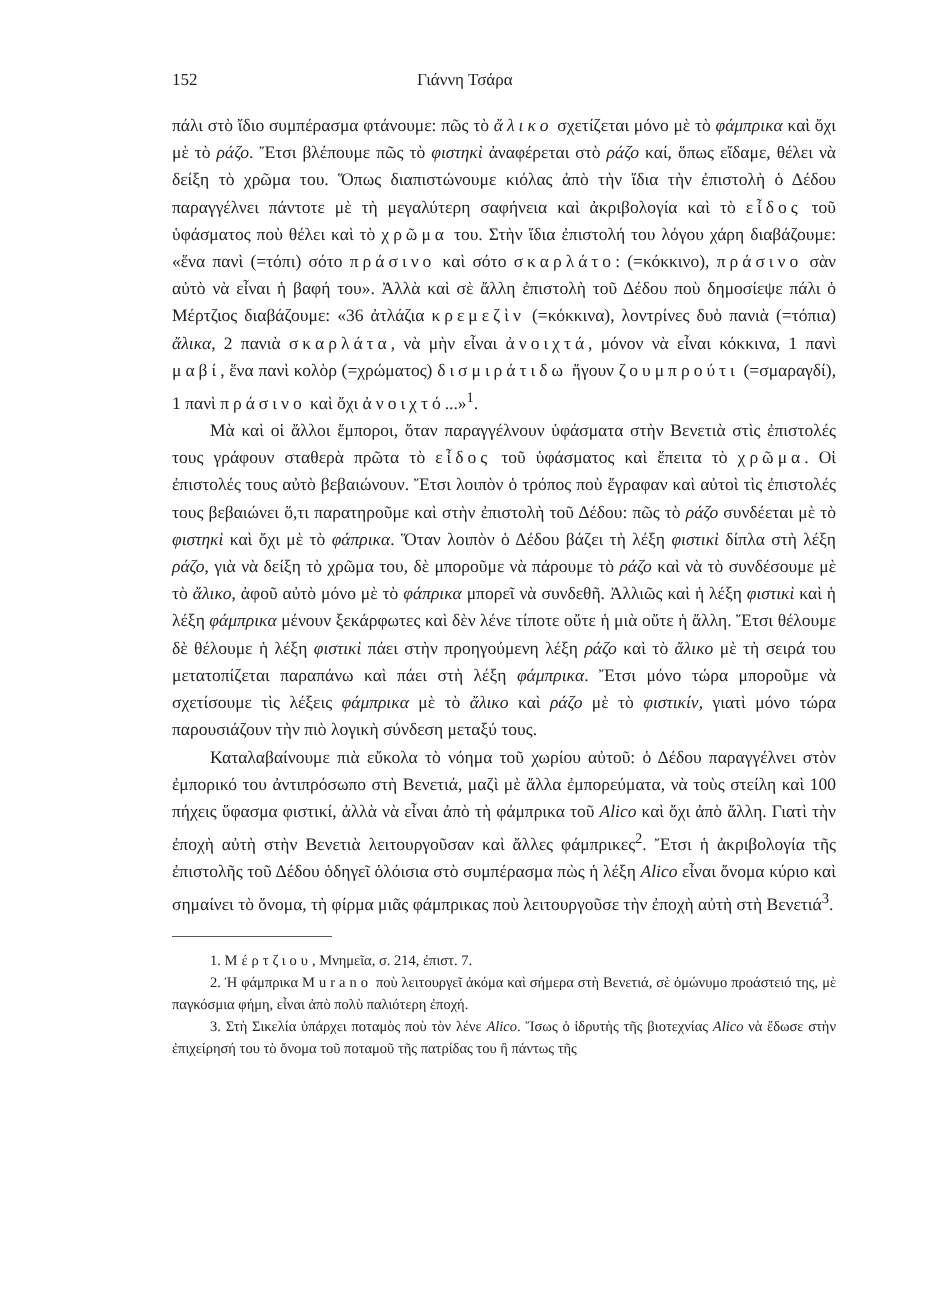152 Γιάννη Τσάρα
πάλι στὸ ἴδιο συμπέρασμα φτάνουμε: πῶς τὸ ἄλικο σχετίζεται μόνο μὲ τὸ φάμπρικα καὶ ὄχι μὲ τὸ ράζο. Ἔτσι βλέπουμε πῶς τὸ φιστηκὶ ἀναφέρεται στὸ ράζο καί, ὅπως εἴδαμε, θέλει νὰ δείξη τὸ χρῶμα του. Ὅπως διαπιστώνουμε κιόλας ἀπὸ τὴν ἴδια τὴν ἐπιστολὴ ὁ Δέδου παραγγέλνει πάντοτε μὲ τὴ μεγαλύτερη σαφήνεια καὶ ἀκριβολογία καὶ τὸ εἶδος τοῦ ὑφάσματος ποὺ θέλει καὶ τὸ χρῶμα του. Στὴν ἴδια ἐπιστολή του λόγου χάρη διαβάζουμε: «ἕνα πανὶ (=τόπι) σότο πράσινο καὶ σότο σκαρλάτο: (=κόκκινο), πράσινο σὰν αὐτὸ νὰ εἶναι ἡ βαφή του». Ἀλλὰ καὶ σὲ ἄλλη ἐπιστολὴ τοῦ Δέδου ποὺ δημοσίεψε πάλι ὁ Μέρτζιος διαβάζουμε: «36 ἀτλάζια κρεμεζὶν (=κόκκινα), λοντρίνες δυὸ πανιὰ (=τόπια) ἄλικα, 2 πανιὰ σκαρλάτα, νὰ μὴν εἶναι ἀνοιχτά, μόνον νὰ εἶναι κόκκινα, 1 πανὶ μαβί, ἕνα πανὶ κολὸρ (=χρώματος) δισμιράτιδω ἤγουν ζουμπρούτι (=σμαραγδί), 1 πανὶ πράσινο καὶ ὄχι ἀνοιχτό...»<sup>1</sup>.
Μὰ καὶ οἱ ἄλλοι ἔμποροι, ὅταν παραγγέλνουν ὑφάσματα στὴν Βενετιὰ στὶς ἐπιστολές τους γράφουν σταθερὰ πρῶτα τὸ εἶδος τοῦ ὑφάσματος καὶ ἔπειτα τὸ χρῶμα. Οἱ ἐπιστολές τους αὐτὸ βεβαιώνουν. Ἔτσι λοιπὸν ὁ τρόπος ποὺ ἔγραφαν καὶ αὐτοὶ τὶς ἐπιστολές τους βεβαιώνει ὅ,τι παρατηροῦμε καὶ στὴν ἐπιστολὴ τοῦ Δέδου: πῶς τὸ ράζο συνδέεται μὲ τὸ φιστηκὶ καὶ ὄχι μὲ τὸ φάπρικα. Ὅταν λοιπὸν ὁ Δέδου βάζει τὴ λέξη φιστικὶ δίπλα στὴ λέξη ράζο, γιὰ νὰ δείξη τὸ χρῶμα του, δὲ μποροῦμε νὰ πάρουμε τὸ ράζο καὶ νὰ τὸ συνδέσουμε μὲ τὸ ἄλικο, ἀφοῦ αὐτὸ μόνο μὲ τὸ φάπρικα μπορεῖ νὰ συνδεθῆ. Ἀλλιῶς καὶ ἡ λέξη φιστικὶ καὶ ἡ λέξη φάμπρικα μένουν ξεκάρφωτες καὶ δὲν λένε τίποτε οὔτε ἡ μιὰ οὔτε ἡ ἄλλη. Ἔτσι θέλουμε δὲ θέλουμε ἡ λέξη φιστικὶ πάει στὴν προηγούμενη λέξη ράζο καὶ τὸ ἄλικο μὲ τὴ σειρά του μετατοπίζεται παραπάνω καὶ πάει στὴ λέξη φάμπρικα. Ἔτσι μόνο τώρα μποροῦμε νὰ σχετίσουμε τὶς λέξεις φάμπρικα μὲ τὸ ἄλικο καὶ ράζο μὲ τὸ φιστικίν, γιατὶ μόνο τώρα παρουσιάζουν τὴν πιὸ λογικὴ σύνδεση μεταξύ τους.
Καταλαβαίνουμε πιὰ εὔκολα τὸ νόημα τοῦ χωρίου αὐτοῦ: ὁ Δέδου παραγγέλνει στὸν ἐμπορικό του ἀντιπρόσωπο στὴ Βενετιά, μαζὶ μὲ ἄλλα ἐμπορεύματα, νὰ τοὺς στείλη καὶ 100 πήχεις ὕφασμα φιστικί, ἀλλὰ νὰ εἶναι ἀπὸ τὴ φάμπρικα τοῦ Alico καὶ ὄχι ἀπὸ ἄλλη. Γιατὶ τὴν ἐποχὴ αὐτὴ στὴν Βενετιὰ λειτουργοῦσαν καὶ ἄλλες φάμπρικες<sup>2</sup>. Ἔτσι ἡ ἀκριβολογία τῆς ἐπιστολῆς τοῦ Δέδου ὁδηγεῖ ὁλόισια στὸ συμπέρασμα πὼς ἡ λέξη Alico εἶναι ὄνομα κύριο καὶ σημαίνει τὸ ὄνομα, τὴ φίρμα μιᾶς φάμπρικας ποὺ λειτουργοῦσε τὴν ἐποχὴ αὐτὴ στὴ Βενετιά<sup>3</sup>.
1. Μέρτζιου, Μνημεῖα, σ. 214, ἐπιστ. 7.
2. Ἡ φάμπρικα Murano ποὺ λειτουργεῖ ἀκόμα καὶ σήμερα στὴ Βενετιά, σὲ ὁμώνυμο προάστειό της, μὲ παγκόσμια φήμη, εἶναι ἀπὸ πολὺ παλιότερη ἐποχή.
3. Στὴ Σικελία ὑπάρχει ποταμὸς ποὺ τὸν λένε Alico. Ἴσως ὁ ἱδρυτὴς τῆς βιοτεχνίας Alico νὰ ἔδωσε στὴν ἐπιχείρησή του τὸ ὄνομα τοῦ ποταμοῦ τῆς πατρίδας του ἢ πάντως τῆς